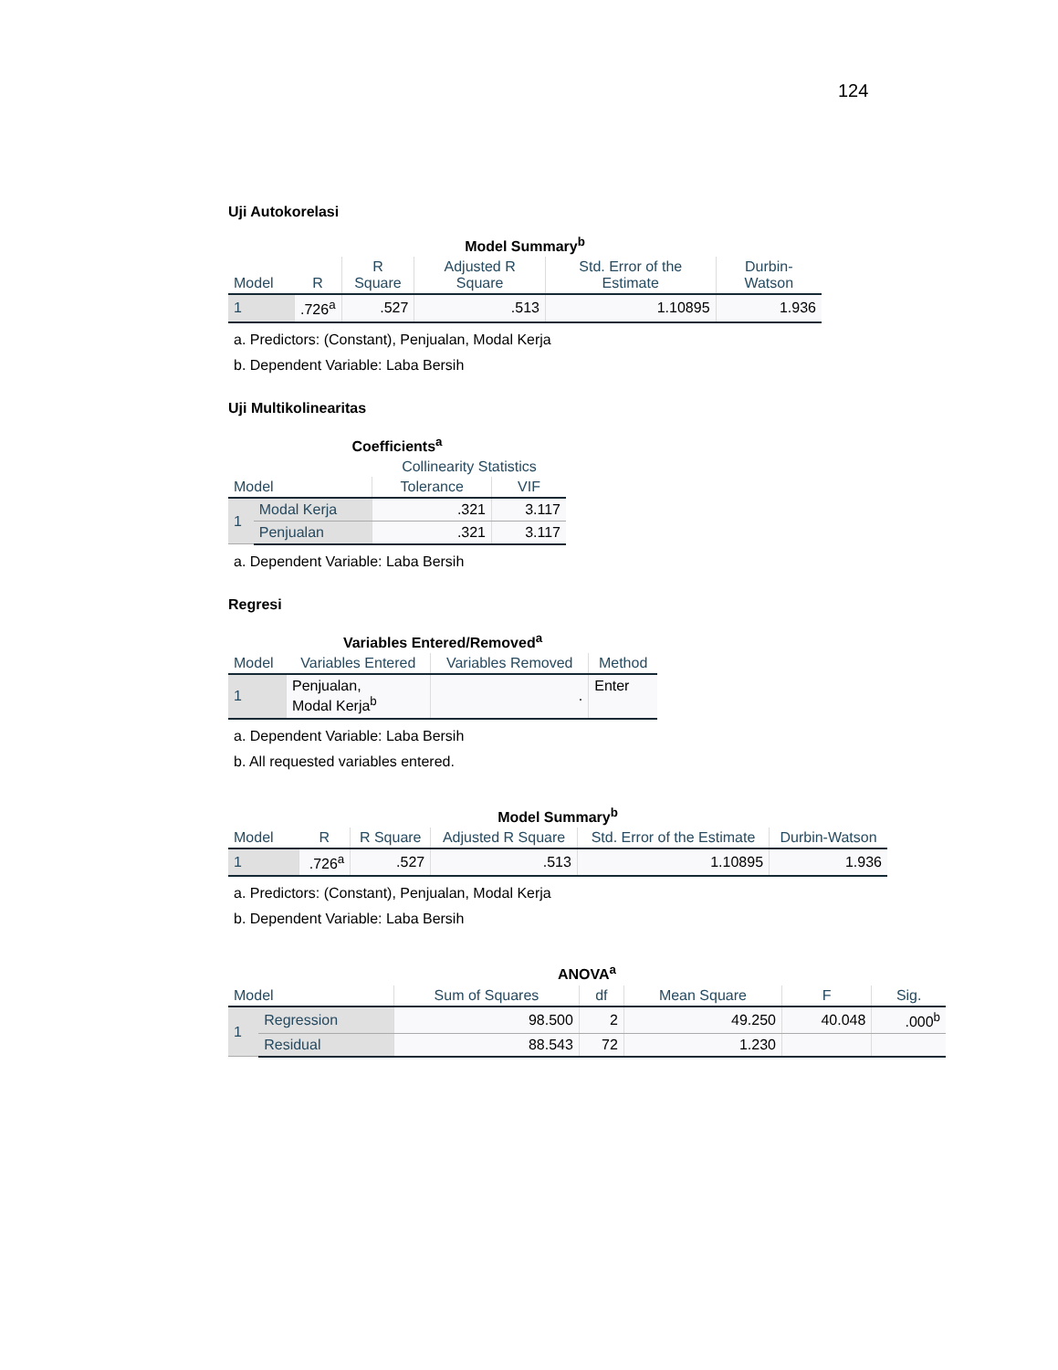124
Uji Autokorelasi
Model Summary<sup>b</sup>
| Model | R | R Square | Adjusted R Square | Std. Error of the Estimate | Durbin-Watson |
| --- | --- | --- | --- | --- | --- |
| 1 | .726<sup>a</sup> | .527 | .513 | 1.10895 | 1.936 |
a. Predictors: (Constant), Penjualan, Modal Kerja
b. Dependent Variable: Laba Bersih
Uji Multikolinearitas
Coefficients<sup>a</sup>
| | | Collinearity Statistics | |
| --- | --- | --- | --- |
| Model | | Tolerance | VIF |
| 1 | Modal Kerja | .321 | 3.117 |
| | Penjualan | .321 | 3.117 |
a. Dependent Variable: Laba Bersih
Regresi
Variables Entered/Removed<sup>a</sup>
| Model | Variables Entered | Variables Removed | Method |
| --- | --- | --- | --- |
| 1 | Penjualan, Modal Kerja<sup>b</sup> | . | Enter |
a. Dependent Variable: Laba Bersih
b. All requested variables entered.
Model Summary<sup>b</sup>
| Model | R | R Square | Adjusted R Square | Std. Error of the Estimate | Durbin-Watson |
| --- | --- | --- | --- | --- | --- |
| 1 | .726<sup>a</sup> | .527 | .513 | 1.10895 | 1.936 |
a. Predictors: (Constant), Penjualan, Modal Kerja
b. Dependent Variable: Laba Bersih
ANOVA<sup>a</sup>
| Model | | Sum of Squares | df | Mean Square | F | Sig. |
| --- | --- | --- | --- | --- | --- | --- |
| 1 | Regression | 98.500 | 2 | 49.250 | 40.048 | .000<sup>b</sup> |
| | Residual | 88.543 | 72 | 1.230 | | |